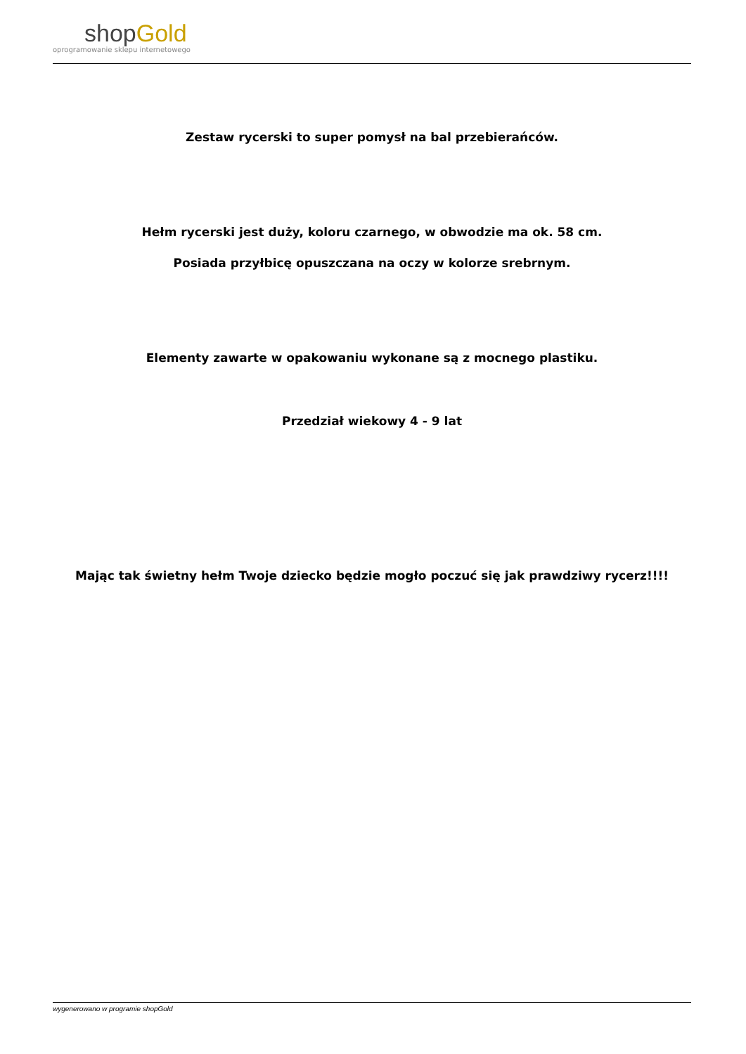shopGold
oprogramowanie sklepu internetowego
Zestaw rycerski to super pomysł na bal przebierańców.
Hełm rycerski jest duży, koloru czarnego, w obwodzie ma ok. 58 cm.
Posiada przyłbicę opuszczana na oczy w kolorze srebrnym.
Elementy zawarte w opakowaniu wykonane są z mocnego plastiku.
Przedział wiekowy 4 - 9 lat
Mając tak świetny hełm Twoje dziecko będzie mogło poczuć się jak prawdziwy rycerz!!!!
wygenerowano w programie shopGold